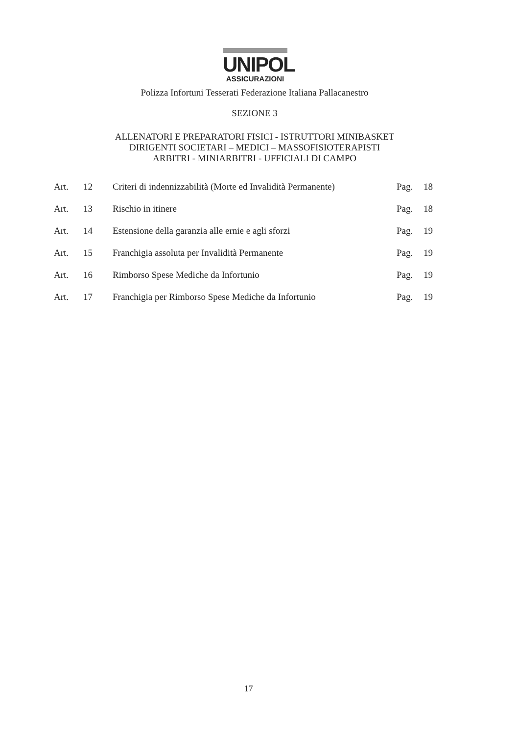UNIPOL
ASSICURAZIONI
Polizza Infortuni Tesserati Federazione Italiana Pallacanestro
SEZIONE 3
ALLENATORI E PREPARATORI FISICI - ISTRUTTORI MINIBASKET
DIRIGENTI SOCIETARI – MEDICI – MASSOFISIOTERAPISTI
ARBITRI - MINIARBITRI - UFFICIALI DI CAMPO
| Art. | 12 | Criteri di indennizzabilità (Morte ed Invalidità Permanente) | Pag. | 18 |
| Art. | 13 | Rischio in itinere | Pag. | 18 |
| Art. | 14 | Estensione della garanzia alle ernie e agli sforzi | Pag. | 19 |
| Art. | 15 | Franchigia assoluta per Invalidità Permanente | Pag. | 19 |
| Art. | 16 | Rimborso Spese Mediche da Infortunio | Pag. | 19 |
| Art. | 17 | Franchigia per Rimborso Spese Mediche da Infortunio | Pag. | 19 |
17